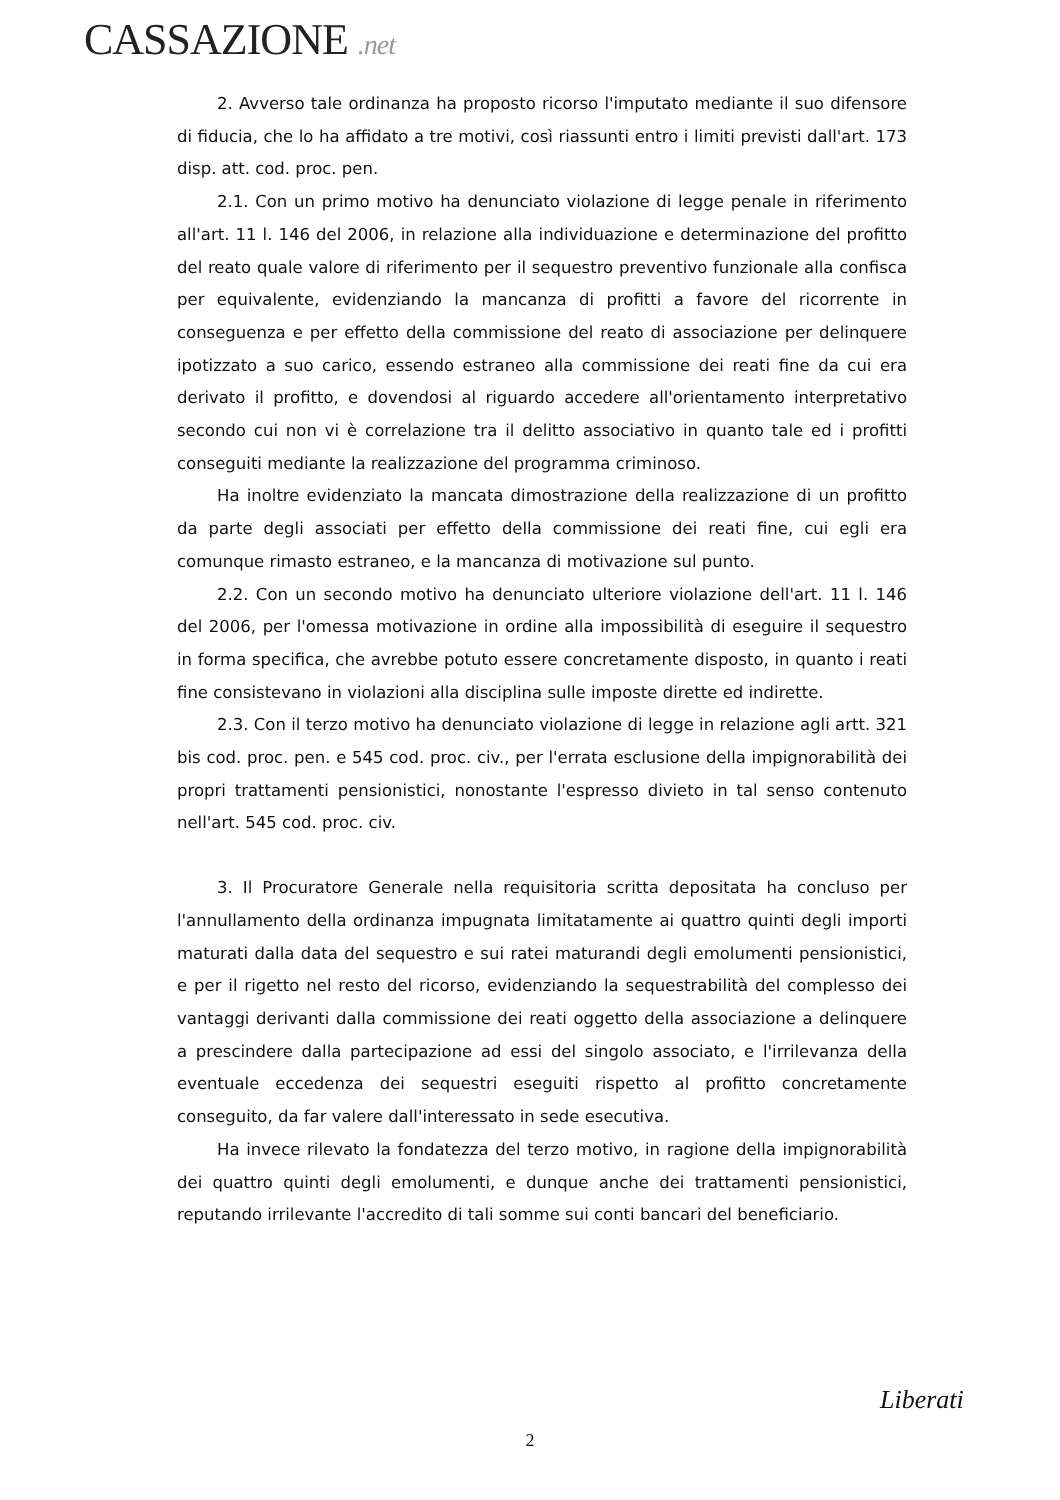CASSAZIONE .net
2. Avverso tale ordinanza ha proposto ricorso l'imputato mediante il suo difensore di fiducia, che lo ha affidato a tre motivi, così riassunti entro i limiti previsti dall'art. 173 disp. att. cod. proc. pen.
2.1. Con un primo motivo ha denunciato violazione di legge penale in riferimento all'art. 11 l. 146 del 2006, in relazione alla individuazione e determinazione del profitto del reato quale valore di riferimento per il sequestro preventivo funzionale alla confisca per equivalente, evidenziando la mancanza di profitti a favore del ricorrente in conseguenza e per effetto della commissione del reato di associazione per delinquere ipotizzato a suo carico, essendo estraneo alla commissione dei reati fine da cui era derivato il profitto, e dovendosi al riguardo accedere all'orientamento interpretativo secondo cui non vi è correlazione tra il delitto associativo in quanto tale ed i profitti conseguiti mediante la realizzazione del programma criminoso.
Ha inoltre evidenziato la mancata dimostrazione della realizzazione di un profitto da parte degli associati per effetto della commissione dei reati fine, cui egli era comunque rimasto estraneo, e la mancanza di motivazione sul punto.
2.2. Con un secondo motivo ha denunciato ulteriore violazione dell'art. 11 l. 146 del 2006, per l'omessa motivazione in ordine alla impossibilità di eseguire il sequestro in forma specifica, che avrebbe potuto essere concretamente disposto, in quanto i reati fine consistevano in violazioni alla disciplina sulle imposte dirette ed indirette.
2.3. Con il terzo motivo ha denunciato violazione di legge in relazione agli artt. 321 bis cod. proc. pen. e 545 cod. proc. civ., per l'errata esclusione della impignorabilità dei propri trattamenti pensionistici, nonostante l'espresso divieto in tal senso contenuto nell'art. 545 cod. proc. civ.
3. Il Procuratore Generale nella requisitoria scritta depositata ha concluso per l'annullamento della ordinanza impugnata limitatamente ai quattro quinti degli importi maturati dalla data del sequestro e sui ratei maturandi degli emolumenti pensionistici, e per il rigetto nel resto del ricorso, evidenziando la sequestrabilità del complesso dei vantaggi derivanti dalla commissione dei reati oggetto della associazione a delinquere a prescindere dalla partecipazione ad essi del singolo associato, e l'irrilevanza della eventuale eccedenza dei sequestri eseguiti rispetto al profitto concretamente conseguito, da far valere dall'interessato in sede esecutiva.
Ha invece rilevato la fondatezza del terzo motivo, in ragione della impignorabilità dei quattro quinti degli emolumenti, e dunque anche dei trattamenti pensionistici, reputando irrilevante l'accredito di tali somme sui conti bancari del beneficiario.
Liberati
2